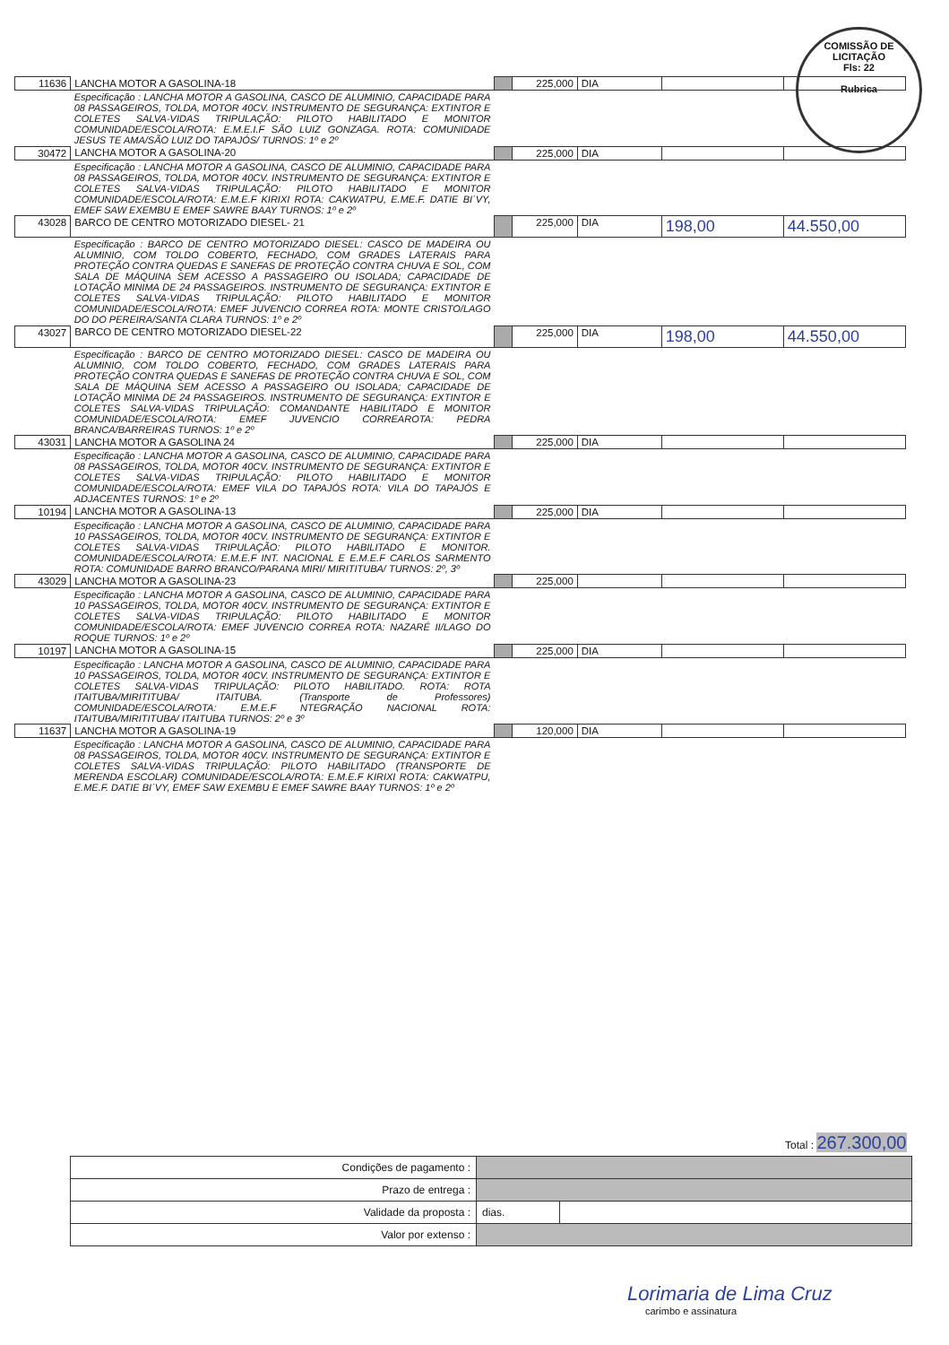COMISSÃO DE LICITAÇÃO
Fls: 22
Rubrica
| 11636 | LANCHA MOTOR A GASOLINA-18 | | 225,000 | DIA | | |
| | Especificação : LANCHA MOTOR A GASOLINA, CASCO DE ALUMINIO, CAPACIDADE PARA 08 PASSAGEIROS, TOLDA, MOTOR 40CV. INSTRUMENTO DE SEGURANÇA: EXTINTOR E COLETES SALVA-VIDAS TRIPULAÇÃO: PILOTO HABILITADO E MONITOR COMUNIDADE/ESCOLA/ROTA: E.M.E.I.F SÃO LUIZ GONZAGA. ROTA: COMUNIDADE JESUS TE AMA/SÃO LUIZ DO TAPAJÓS/ TURNOS: 1º e 2º | | | | | |
| 30472 | LANCHA MOTOR A GASOLINA-20 | | 225,000 | DIA | | |
| | Especificação : LANCHA MOTOR A GASOLINA, CASCO DE ALUMINIO, CAPACIDADE PARA 08 PASSAGEIROS, TOLDA, MOTOR 40CV. INSTRUMENTO DE SEGURANÇA: EXTINTOR E COLETES SALVA-VIDAS TRIPULAÇÃO: PILOTO HABILITADO E MONITOR COMUNIDADE/ESCOLA/ROTA: E.M.E.F KIRIXI ROTA: CAKWATPU, E.ME.F. DATIE BI´VY, EMEF SAW EXEMBU E EMEF SAWRE BAAY TURNOS: 1º e 2º | | | | | |
| 43028 | BARCO DE CENTRO MOTORIZADO DIESEL- 21 | | 225,000 | DIA | 198,00 | 44.550,00 |
| | Especificação : BARCO DE CENTRO MOTORIZADO DIESEL: CASCO DE MADEIRA OU ALUMINIO, COM TOLDO COBERTO, FECHADO, COM GRADES LATERAIS PARA PROTEÇÃO CONTRA QUEDAS E SANEFAS DE PROTEÇÃO CONTRA CHUVA E SOL, COM SALA DE MÁQUINA SEM ACESSO A PASSAGEIRO OU ISOLADA; CAPACIDADE DE LOTAÇÃO MINIMA DE 24 PASSAGEIROS. INSTRUMENTO DE SEGURANÇA: EXTINTOR E COLETES SALVA-VIDAS TRIPULAÇÃO: PILOTO HABILITADO E MONITOR COMUNIDADE/ESCOLA/ROTA: EMEF JUVENCIO CORREA ROTA: MONTE CRISTO/LAGO DO DO PEREIRA/SANTA CLARA TURNOS: 1º e 2º | | | | | |
| 43027 | BARCO DE CENTRO MOTORIZADO DIESEL-22 | | 225,000 | DIA | 198,00 | 44.550,00 |
| | Especificação : BARCO DE CENTRO MOTORIZADO DIESEL: CASCO DE MADEIRA OU ALUMINIO, COM TOLDO COBERTO, FECHADO, COM GRADES LATERAIS PARA PROTEÇÃO CONTRA QUEDAS E SANEFAS DE PROTEÇÃO CONTRA CHUVA E SOL, COM SALA DE MÁQUINA SEM ACESSO A PASSAGEIRO OU ISOLADA; CAPACIDADE DE LOTAÇÃO MINIMA DE 24 PASSAGEIROS. INSTRUMENTO DE SEGURANÇA: EXTINTOR E COLETES SALVA-VIDAS TRIPULAÇÃO: COMANDANTE HABILITADO E MONITOR COMUNIDADE/ESCOLA/ROTA: EMEF JUVENCIO CORREAROTA: PEDRA BRANCA/BARREIRAS TURNOS: 1º e 2º | | | | | |
| 43031 | LANCHA MOTOR A GASOLINA 24 | | 225,000 | DIA | | |
| | Especificação : LANCHA MOTOR A GASOLINA, CASCO DE ALUMINIO, CAPACIDADE PARA 08 PASSAGEIROS, TOLDA, MOTOR 40CV. INSTRUMENTO DE SEGURANÇA: EXTINTOR E COLETES SALVA-VIDAS TRIPULAÇÃO: PILOTO HABILITADO E MONITOR COMUNIDADE/ESCOLA/ROTA: EMEF VILA DO TAPAJÓS ROTA: VILA DO TAPAJÓS E ADJACENTES TURNOS: 1º e 2º | | | | | |
| 10194 | LANCHA MOTOR A GASOLINA-13 | | 225,000 | DIA | | |
| | Especificação : LANCHA MOTOR A GASOLINA, CASCO DE ALUMINIO, CAPACIDADE PARA 10 PASSAGEIROS, TOLDA, MOTOR 40CV. INSTRUMENTO DE SEGURANÇA: EXTINTOR E COLETES SALVA-VIDAS TRIPULAÇÃO: PILOTO HABILITADO E MONITOR. COMUNIDADE/ESCOLA/ROTA: E.M.E.F INT. NACIONAL E E.M.E.F CARLOS SARMENTO ROTA: COMUNIDADE BARRO BRANCO/PARANA MIRI/ MIRITITUBA/ TURNOS: 2º, 3º | | | | | |
| 43029 | LANCHA MOTOR A GASOLINA-23 | | 225,000 | | | |
| | Especificação : LANCHA MOTOR A GASOLINA, CASCO DE ALUMINIO, CAPACIDADE PARA 10 PASSAGEIROS, TOLDA, MOTOR 40CV. INSTRUMENTO DE SEGURANÇA: EXTINTOR E COLETES SALVA-VIDAS TRIPULAÇÃO: PILOTO HABILITADO E MONITOR COMUNIDADE/ESCOLA/ROTA: EMEF JUVENCIO CORREA ROTA: NAZARÉ II/LAGO DO ROQUE TURNOS: 1º e 2º | | | | | |
| 10197 | LANCHA MOTOR A GASOLINA-15 | | 225,000 | DIA | | |
| | Especificação : LANCHA MOTOR A GASOLINA, CASCO DE ALUMINIO, CAPACIDADE PARA 10 PASSAGEIROS, TOLDA, MOTOR 40CV. INSTRUMENTO DE SEGURANÇA: EXTINTOR E COLETES SALVA-VIDAS TRIPULAÇÃO: PILOTO HABILITADO. ROTA: ROTA ITAITUBA/MIRITITUBA/ ITAITUBA. (Transporte de Professores) COMUNIDADE/ESCOLA/ROTA: E.M.E.F NTEGRAÇÃO NACIONAL ROTA: ITAITUBA/MIRITITUBA/ ITAITUBA TURNOS: 2º e 3º | | | | | |
| 11637 | LANCHA MOTOR A GASOLINA-19 | | 120,000 | DIA | | |
| | Especificação : LANCHA MOTOR A GASOLINA, CASCO DE ALUMINIO, CAPACIDADE PARA 08 PASSAGEIROS, TOLDA, MOTOR 40CV. INSTRUMENTO DE SEGURANÇA: EXTINTOR E COLETES SALVA-VIDAS TRIPULAÇÃO: PILOTO HABILITADO (TRANSPORTE DE MERENDA ESCOLAR) COMUNIDADE/ESCOLA/ROTA: E.M.E.F KIRIXI ROTA: CAKWATPU, E.ME.F. DATIE BI´VY, EMEF SAW EXEMBU E EMEF SAWRE BAAY TURNOS: 1º e 2º | | | | | |
| | Total : 267.300,00 | |
| Condições de pagamento : | | |
| Prazo de entrega : | | |
| Validade da proposta : | dias. | |
| Valor por extenso : | | |
Lorimaria de Lima Cruz
carimbo e assinatura